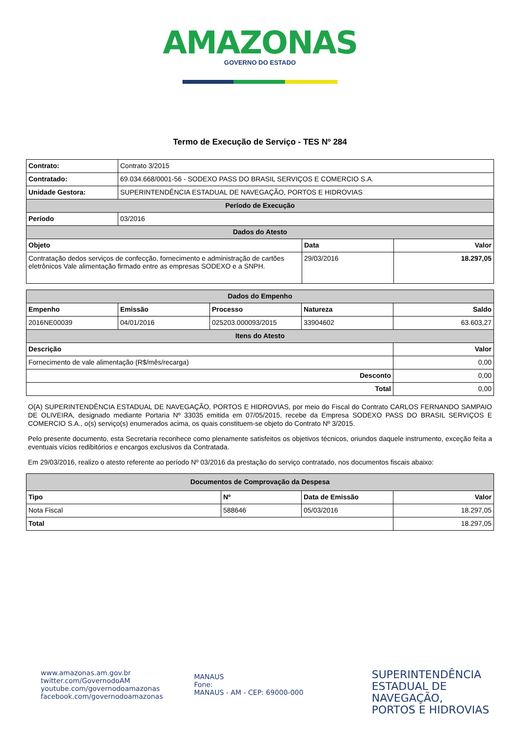AMAZONAS
GOVERNO DO ESTADO
Termo de Execução de Serviço - TES Nº 284
| Contrato: | Contrato 3/2015 | | |
| Contratado: | 69.034.668/0001-56 - SODEXO PASS DO BRASIL SERVIÇOS E COMERCIO S.A. | | |
| Unidade Gestora: | SUPERINTENDÊNCIA ESTADUAL DE NAVEGAÇÃO, PORTOS E HIDROVIAS | | |
| Período de Execução | | | |
| Período | 03/2016 | | |
| Dados do Atesto | | | |
| Objeto | | Data | Valor |
| Contratação dedos serviços de confecção, fornecimento e administração de cartões eletrônicos Vale alimentação firmado entre as empresas SODEXO e a SNPH. | | 29/03/2016 | 18.297,05 |
| Dados do Empenho | | | | |
| --- | --- | --- | --- | --- |
| Empenho | Emissão | Processo | Natureza | Saldo |
| 2016NE00039 | 04/01/2016 | 025203.000093/2015 | 33904602 | 63.603,27 |
| Itens do Atesto | | | | |
| Descrição | | | | Valor |
| Fornecimento de vale alimentação (R$/mês/recarga) | | | | 0,00 |
| Desconto | | | | 0,00 |
| Total | | | | 0,00 |
O(A) SUPERINTENDÊNCIA ESTADUAL DE NAVEGAÇÃO, PORTOS E HIDROVIAS, por meio do Fiscal do Contrato CARLOS FERNANDO SAMPAIO DE OLIVEIRA, designado mediante Portaria Nº 33035 emitida em 07/05/2015, recebe da Empresa SODEXO PASS DO BRASIL SERVIÇOS E COMERCIO S.A., o(s) serviço(s) enumerados acima, os quais constituem-se objeto do Contrato Nº 3/2015.
Pelo presente documento, esta Secretaria reconhece como plenamente satisfeitos os objetivos técnicos, oriundos daquele instrumento, exceção feita a eventuais vícios redibitórios e encargos exclusivos da Contratada.
Em 29/03/2016, realizo o atesto referente ao período Nº 03/2016 da prestação do serviço contratado, nos documentos fiscais abaixo:
| Documentos de Comprovação da Despesa | | | |
| --- | --- | --- | --- |
| Tipo | Nº | Data de Emissão | Valor |
| Nota Fiscal | 588646 | 05/03/2016 | 18.297,05 |
| Total | | | 18.297,05 |
www.amazonas.am.gov.br
twitter.com/GovernodoAM
youtube.com/governodoamazonas
facebook.com/governodoamazonas
MANAUS
Fone:
MANAUS - AM - CEP: 69000-000
SUPERINTENDÊNCIA
ESTADUAL DE NAVEGAÇÃO,
PORTOS E HIDROVIAS